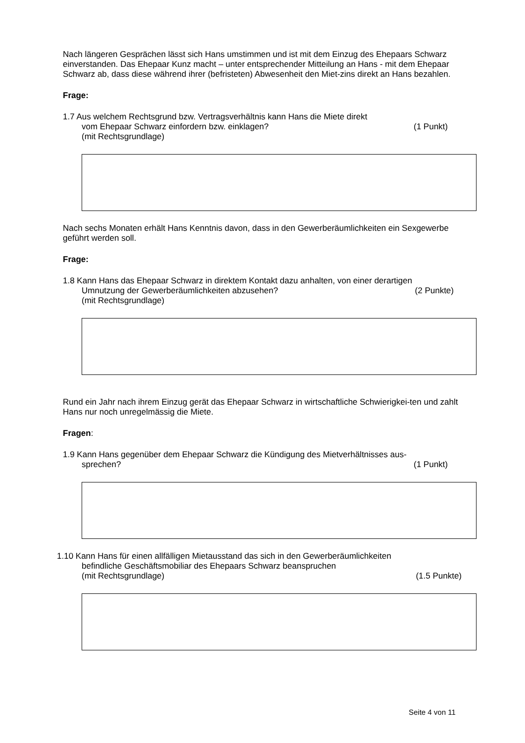Nach längeren Gesprächen lässt sich Hans umstimmen und ist mit dem Einzug des Ehepaars Schwarz einverstanden. Das Ehepaar Kunz macht – unter entsprechender Mitteilung an Hans - mit dem Ehepaar Schwarz ab, dass diese während ihrer (befristeten) Abwesenheit den Miet-zins direkt an Hans bezahlen.
Frage:
1.7 Aus welchem Rechtsgrund bzw. Vertragsverhältnis kann Hans die Miete direkt
vom Ehepaar Schwarz einfordern bzw. einklagen? (1 Punkt)
(mit Rechtsgrundlage)
Nach sechs Monaten erhält Hans Kenntnis davon, dass in den Gewerberäumlichkeiten ein Sexgewerbe geführt werden soll.
Frage:
1.8 Kann Hans das Ehepaar Schwarz in direktem Kontakt dazu anhalten, von einer derartigen
Umnutzung der Gewerberäumlichkeiten abzusehen? (2 Punkte)
(mit Rechtsgrundlage)
Rund ein Jahr nach ihrem Einzug gerät das Ehepaar Schwarz in wirtschaftliche Schwierigkei-ten und zahlt Hans nur noch unregelmässig die Miete.
Fragen:
1.9 Kann Hans gegenüber dem Ehepaar Schwarz die Kündigung des Mietverhältnisses aus-
sprechen? (1 Punkt)
1.10 Kann Hans für einen allfälligen Mietausstand das sich in den Gewerberäumlichkeiten
befindliche Geschäftsmobiliar des Ehepaars Schwarz beanspruchen
(mit Rechtsgrundlage) (1.5 Punkte)
Seite 4 von 11